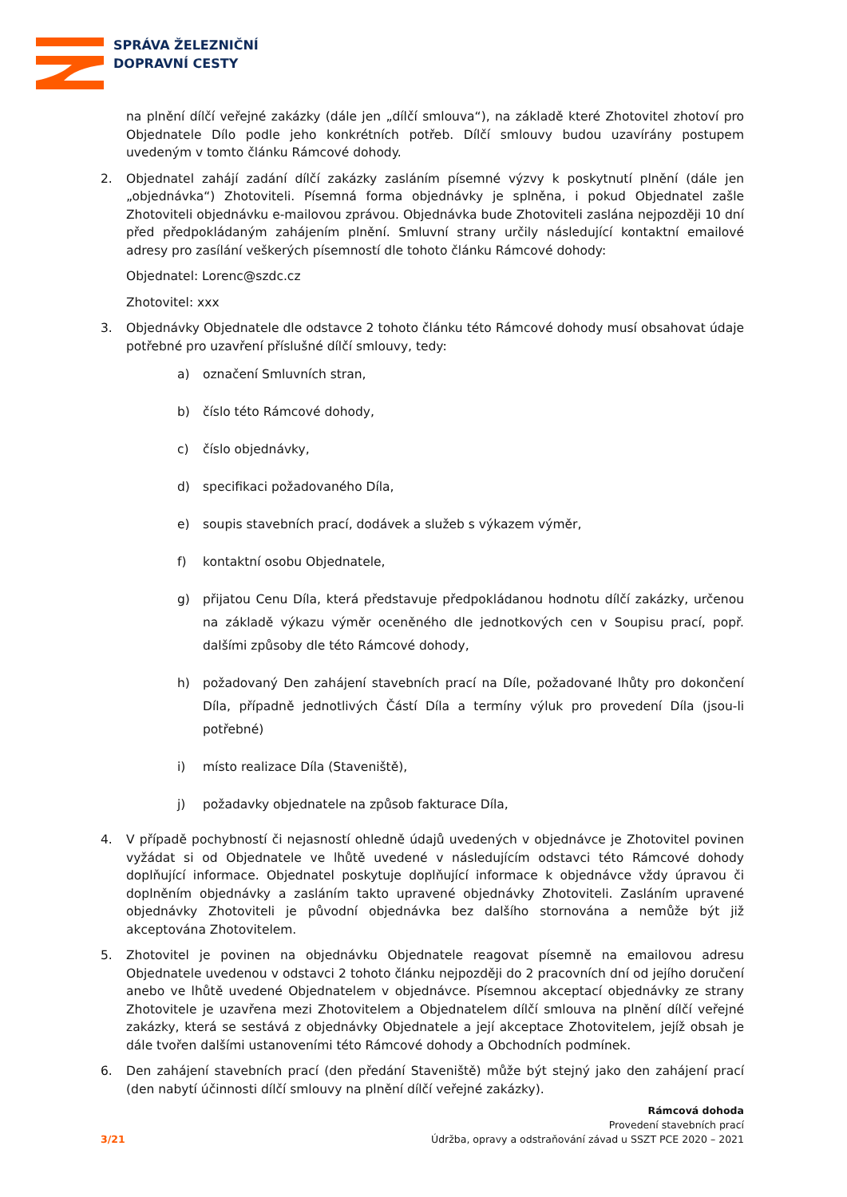SPRÁVA ŽELEZNIČNÍ
DOPRAVNÍ CESTY
na plnění dílčí veřejné zakázky (dále jen „dílčí smlouva“), na základě které Zhotovitel zhotoví pro Objednatele Dílo podle jeho konkrétních potřeb. Dílčí smlouvy budou uzavírány postupem uvedeným v tomto článku Rámcové dohody.
2. Objednatel zahájí zadání dílčí zakázky zasláním písemné výzvy k poskytnutí plnění (dále jen „objednávka“) Zhotoviteli. Písemná forma objednávky je splněna, i pokud Objednatel zašle Zhotoviteli objednávku e-mailovou zprávou. Objednávka bude Zhotoviteli zaslána nejpozději 10 dní před předpokládaným zahájením plnění. Smluvní strany určily následující kontaktní emailové adresy pro zasílání veškerých písemností dle tohoto článku Rámcové dohody:
Objednatel: Lorenc@szdc.cz
Zhotovitel: xxx
3. Objednávky Objednatele dle odstavce 2 tohoto článku této Rámcové dohody musí obsahovat údaje potřebné pro uzavření příslušné dílčí smlouvy, tedy:
a) označení Smluvních stran,
b) číslo této Rámcové dohody,
c) číslo objednávky,
d) specifikaci požadovaného Díla,
e) soupis stavebních prací, dodávek a služeb s výkazem výměr,
f) kontaktní osobu Objednatele,
g) přijatou Cenu Díla, která představuje předpokládanou hodnotu dílčí zakázky, určenou na základě výkazu výměr oceněného dle jednotkových cen v Soupisu prací, popř. dalšími způsoby dle této Rámcové dohody,
h) požadovaný Den zahájení stavebních prací na Díle, požadované lhůty pro dokončení Díla, případně jednotlivých Částí Díla a termíny výluk pro provedení Díla (jsou-li potřebné)
i) místo realizace Díla (Staveniště),
j) požadavky objednatele na způsob fakturace Díla,
4. V případě pochybností či nejasností ohledně údajů uvedených v objednávce je Zhotovitel povinen vyžádat si od Objednatele ve lhůtě uvedené v následujícím odstavci této Rámcové dohody doplňující informace. Objednatel poskytuje doplňující informace k objednávce vždy úpravou či doplněním objednávky a zasláním takto upravené objednávky Zhotoviteli. Zasláním upravené objednávky Zhotoviteli je původní objednávka bez dalšího stornována a nemůže být již akceptována Zhotovitelem.
5. Zhotovitel je povinen na objednávku Objednatele reagovat písemně na emailovou adresu Objednatele uvedenou v odstavci 2 tohoto článku nejpozději do 2 pracovních dní od jejího doručení anebo ve lhůtě uvedené Objednatelem v objednávce. Písemnou akceptací objednávky ze strany Zhotovitele je uzavřena mezi Zhotovitelem a Objednatelem dílčí smlouva na plnění dílčí veřejné zakázky, která se sestává z objednávky Objednatele a její akceptace Zhotovitelem, jejíž obsah je dále tvořen dalšími ustanoveními této Rámcové dohody a Obchodních podmínek.
6. Den zahájení stavebních prací (den předání Staveniště) může být stejný jako den zahájení prací (den nabytí účinnosti dílčí smlouvy na plnění dílčí veřejné zakázky).
3/21
Rámcová dohoda
Provedení stavebních prací
Údržba, opravy a odstraňování závad u SSZT PCE 2020 – 2021